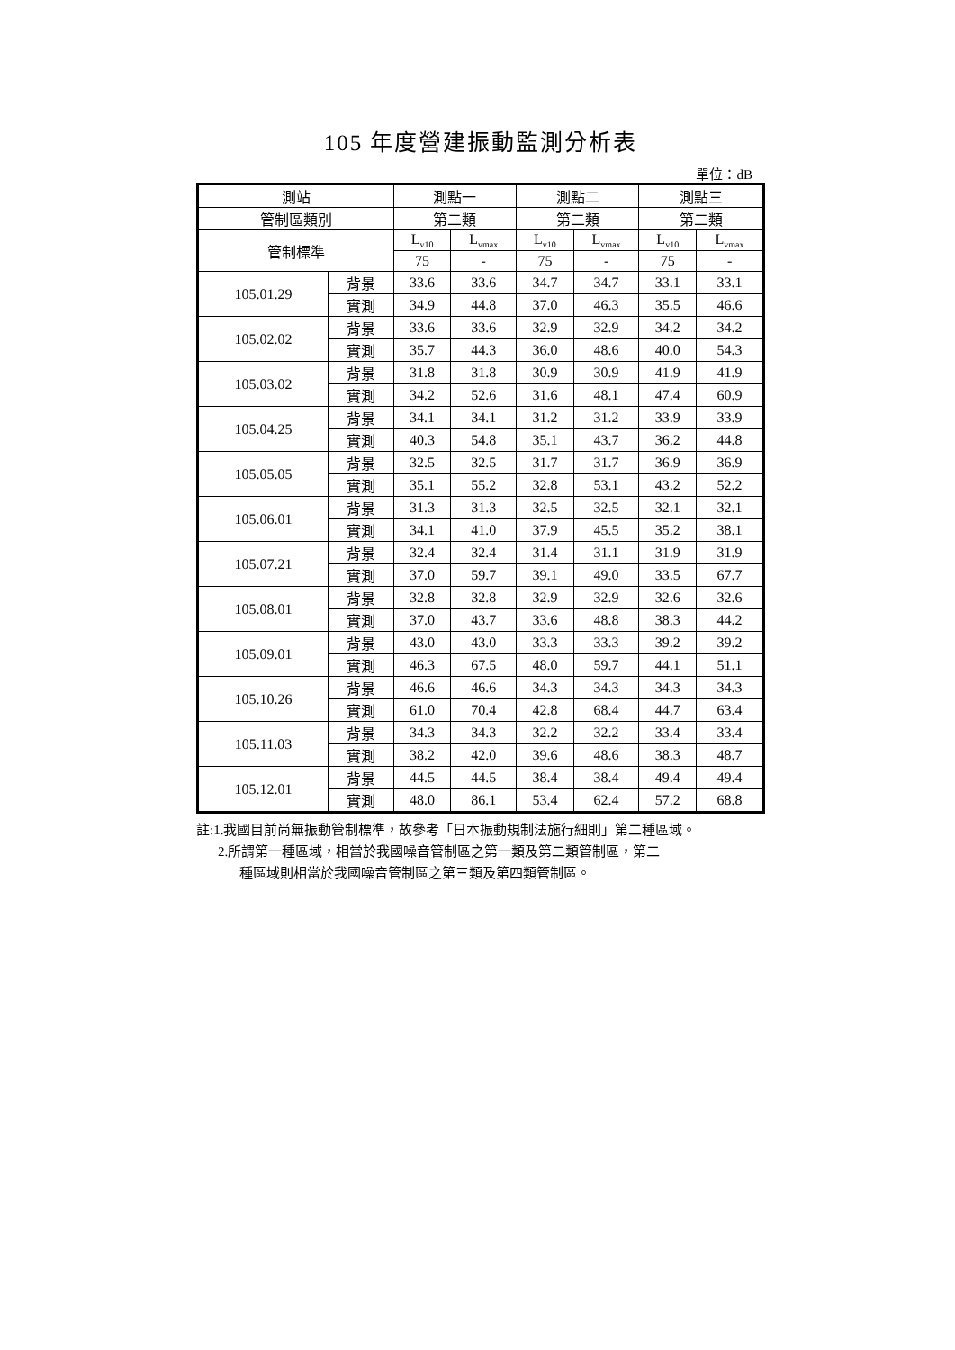105 年度營建振動監測分析表
單位：dB
| 測站 | | 測點一 | | 測點二 | | 測點三 | |
| --- | --- | --- | --- | --- | --- | --- | --- |
| 管制區類別 | | 第二類 | | 第二類 | | 第二類 | |
| 管制標準 | | L<sub>v10</sub> | L<sub>vmax</sub> | L<sub>v10</sub> | L<sub>vmax</sub> | L<sub>v10</sub> | L<sub>vmax</sub> |
| | | 75 | - | 75 | - | 75 | - |
| 105.01.29 | 背景 | 33.6 | 33.6 | 34.7 | 34.7 | 33.1 | 33.1 |
| | 實測 | 34.9 | 44.8 | 37.0 | 46.3 | 35.5 | 46.6 |
| 105.02.02 | 背景 | 33.6 | 33.6 | 32.9 | 32.9 | 34.2 | 34.2 |
| | 實測 | 35.7 | 44.3 | 36.0 | 48.6 | 40.0 | 54.3 |
| 105.03.02 | 背景 | 31.8 | 31.8 | 30.9 | 30.9 | 41.9 | 41.9 |
| | 實測 | 34.2 | 52.6 | 31.6 | 48.1 | 47.4 | 60.9 |
| 105.04.25 | 背景 | 34.1 | 34.1 | 31.2 | 31.2 | 33.9 | 33.9 |
| | 實測 | 40.3 | 54.8 | 35.1 | 43.7 | 36.2 | 44.8 |
| 105.05.05 | 背景 | 32.5 | 32.5 | 31.7 | 31.7 | 36.9 | 36.9 |
| | 實測 | 35.1 | 55.2 | 32.8 | 53.1 | 43.2 | 52.2 |
| 105.06.01 | 背景 | 31.3 | 31.3 | 32.5 | 32.5 | 32.1 | 32.1 |
| | 實測 | 34.1 | 41.0 | 37.9 | 45.5 | 35.2 | 38.1 |
| 105.07.21 | 背景 | 32.4 | 32.4 | 31.4 | 31.1 | 31.9 | 31.9 |
| | 實測 | 37.0 | 59.7 | 39.1 | 49.0 | 33.5 | 67.7 |
| 105.08.01 | 背景 | 32.8 | 32.8 | 32.9 | 32.9 | 32.6 | 32.6 |
| | 實測 | 37.0 | 43.7 | 33.6 | 48.8 | 38.3 | 44.2 |
| 105.09.01 | 背景 | 43.0 | 43.0 | 33.3 | 33.3 | 39.2 | 39.2 |
| | 實測 | 46.3 | 67.5 | 48.0 | 59.7 | 44.1 | 51.1 |
| 105.10.26 | 背景 | 46.6 | 46.6 | 34.3 | 34.3 | 34.3 | 34.3 |
| | 實測 | 61.0 | 70.4 | 42.8 | 68.4 | 44.7 | 63.4 |
| 105.11.03 | 背景 | 34.3 | 34.3 | 32.2 | 32.2 | 33.4 | 33.4 |
| | 實測 | 38.2 | 42.0 | 39.6 | 48.6 | 38.3 | 48.7 |
| 105.12.01 | 背景 | 44.5 | 44.5 | 38.4 | 38.4 | 49.4 | 49.4 |
| | 實測 | 48.0 | 86.1 | 53.4 | 62.4 | 57.2 | 68.8 |
註:1.我國目前尚無振動管制標準，故參考「日本振動規制法施行細則」第二種區域。
2.所謂第一種區域，相當於我國噪音管制區之第一類及第二類管制區，第二
種區域則相當於我國噪音管制區之第三類及第四類管制區。